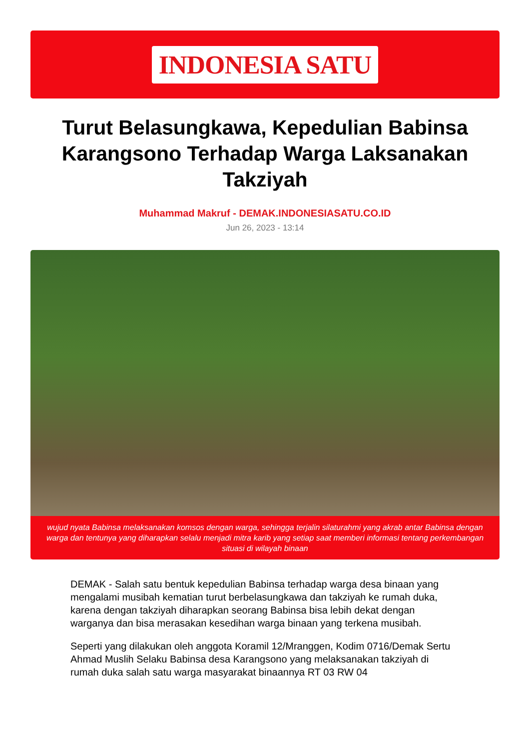INDONESIA SATU
Turut Belasungkawa, Kepedulian Babinsa Karangsono Terhadap Warga Laksanakan Takziyah
Muhammad Makruf - DEMAK.INDONESIASATU.CO.ID
Jun 26, 2023 - 13:14
wujud nyata Babinsa melaksanakan komsos dengan warga, sehingga terjalin silaturahmi yang akrab antar Babinsa dengan warga dan tentunya yang diharapkan selalu menjadi mitra karib yang setiap saat memberi informasi tentang perkembangan situasi di wilayah binaan
DEMAK - Salah satu bentuk kepedulian Babinsa terhadap warga desa binaan yang mengalami musibah kematian turut berbelasungkawa dan takziyah ke rumah duka, karena dengan takziyah diharapkan seorang Babinsa bisa lebih dekat dengan warganya dan bisa merasakan kesedihan warga binaan yang terkena musibah.
Seperti yang dilakukan oleh anggota Koramil 12/Mranggen, Kodim 0716/Demak Sertu Ahmad Muslih Selaku Babinsa desa Karangsono yang melaksanakan takziyah di rumah duka salah satu warga masyarakat binaannya RT 03 RW 04